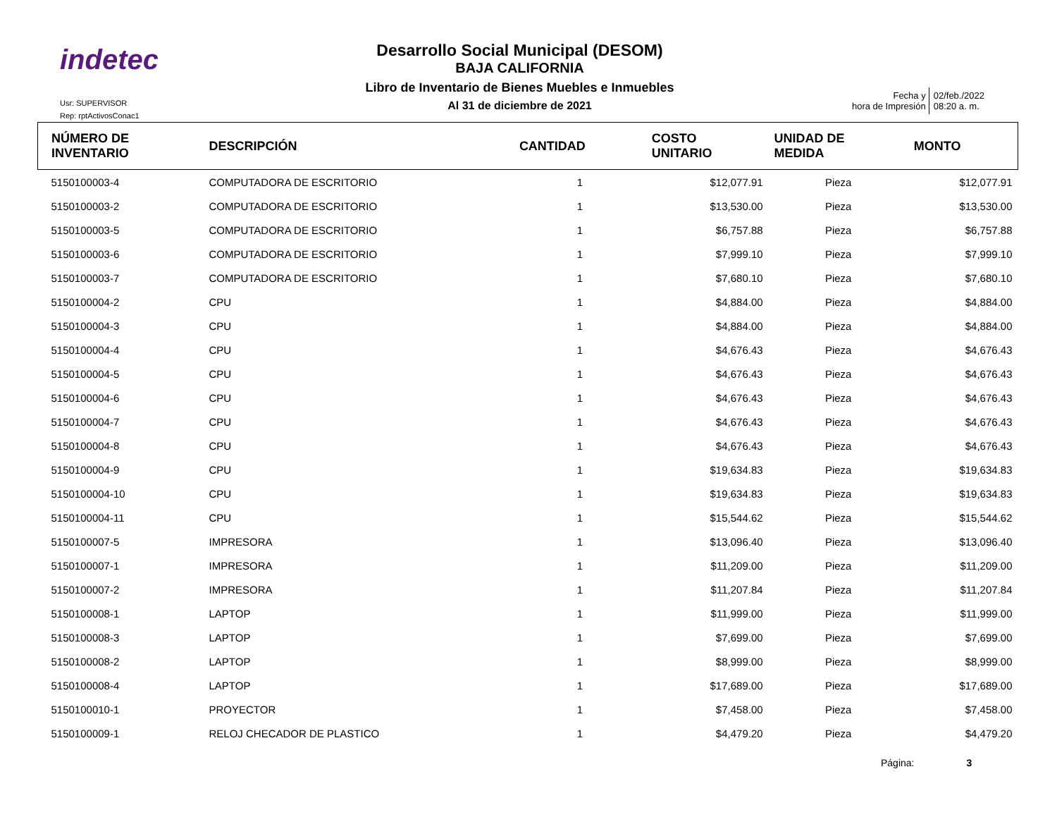indetec
Desarrollo Social Municipal (DESOM)
BAJA CALIFORNIA
Libro de Inventario de Bienes Muebles e Inmuebles
Al 31 de diciembre de 2021
Usr: SUPERVISOR
Rep: rptActivosConac1
| Fecha y hora de Impresión | 02/feb./2022 08:20 a. m. |
| NÚMERO DE INVENTARIO | DESCRIPCIÓN | CANTIDAD | COSTO UNITARIO | UNIDAD DE MEDIDA | MONTO |
| --- | --- | --- | --- | --- | --- |
| 5150100003-4 | COMPUTADORA DE ESCRITORIO | 1 | $12,077.91 | Pieza | $12,077.91 |
| 5150100003-2 | COMPUTADORA DE ESCRITORIO | 1 | $13,530.00 | Pieza | $13,530.00 |
| 5150100003-5 | COMPUTADORA DE ESCRITORIO | 1 | $6,757.88 | Pieza | $6,757.88 |
| 5150100003-6 | COMPUTADORA DE ESCRITORIO | 1 | $7,999.10 | Pieza | $7,999.10 |
| 5150100003-7 | COMPUTADORA DE ESCRITORIO | 1 | $7,680.10 | Pieza | $7,680.10 |
| 5150100004-2 | CPU | 1 | $4,884.00 | Pieza | $4,884.00 |
| 5150100004-3 | CPU | 1 | $4,884.00 | Pieza | $4,884.00 |
| 5150100004-4 | CPU | 1 | $4,676.43 | Pieza | $4,676.43 |
| 5150100004-5 | CPU | 1 | $4,676.43 | Pieza | $4,676.43 |
| 5150100004-6 | CPU | 1 | $4,676.43 | Pieza | $4,676.43 |
| 5150100004-7 | CPU | 1 | $4,676.43 | Pieza | $4,676.43 |
| 5150100004-8 | CPU | 1 | $4,676.43 | Pieza | $4,676.43 |
| 5150100004-9 | CPU | 1 | $19,634.83 | Pieza | $19,634.83 |
| 5150100004-10 | CPU | 1 | $19,634.83 | Pieza | $19,634.83 |
| 5150100004-11 | CPU | 1 | $15,544.62 | Pieza | $15,544.62 |
| 5150100007-5 | IMPRESORA | 1 | $13,096.40 | Pieza | $13,096.40 |
| 5150100007-1 | IMPRESORA | 1 | $11,209.00 | Pieza | $11,209.00 |
| 5150100007-2 | IMPRESORA | 1 | $11,207.84 | Pieza | $11,207.84 |
| 5150100008-1 | LAPTOP | 1 | $11,999.00 | Pieza | $11,999.00 |
| 5150100008-3 | LAPTOP | 1 | $7,699.00 | Pieza | $7,699.00 |
| 5150100008-2 | LAPTOP | 1 | $8,999.00 | Pieza | $8,999.00 |
| 5150100008-4 | LAPTOP | 1 | $17,689.00 | Pieza | $17,689.00 |
| 5150100010-1 | PROYECTOR | 1 | $7,458.00 | Pieza | $7,458.00 |
| 5150100009-1 | RELOJ CHECADOR DE PLASTICO | 1 | $4,479.20 | Pieza | $4,479.20 |
Página: 3